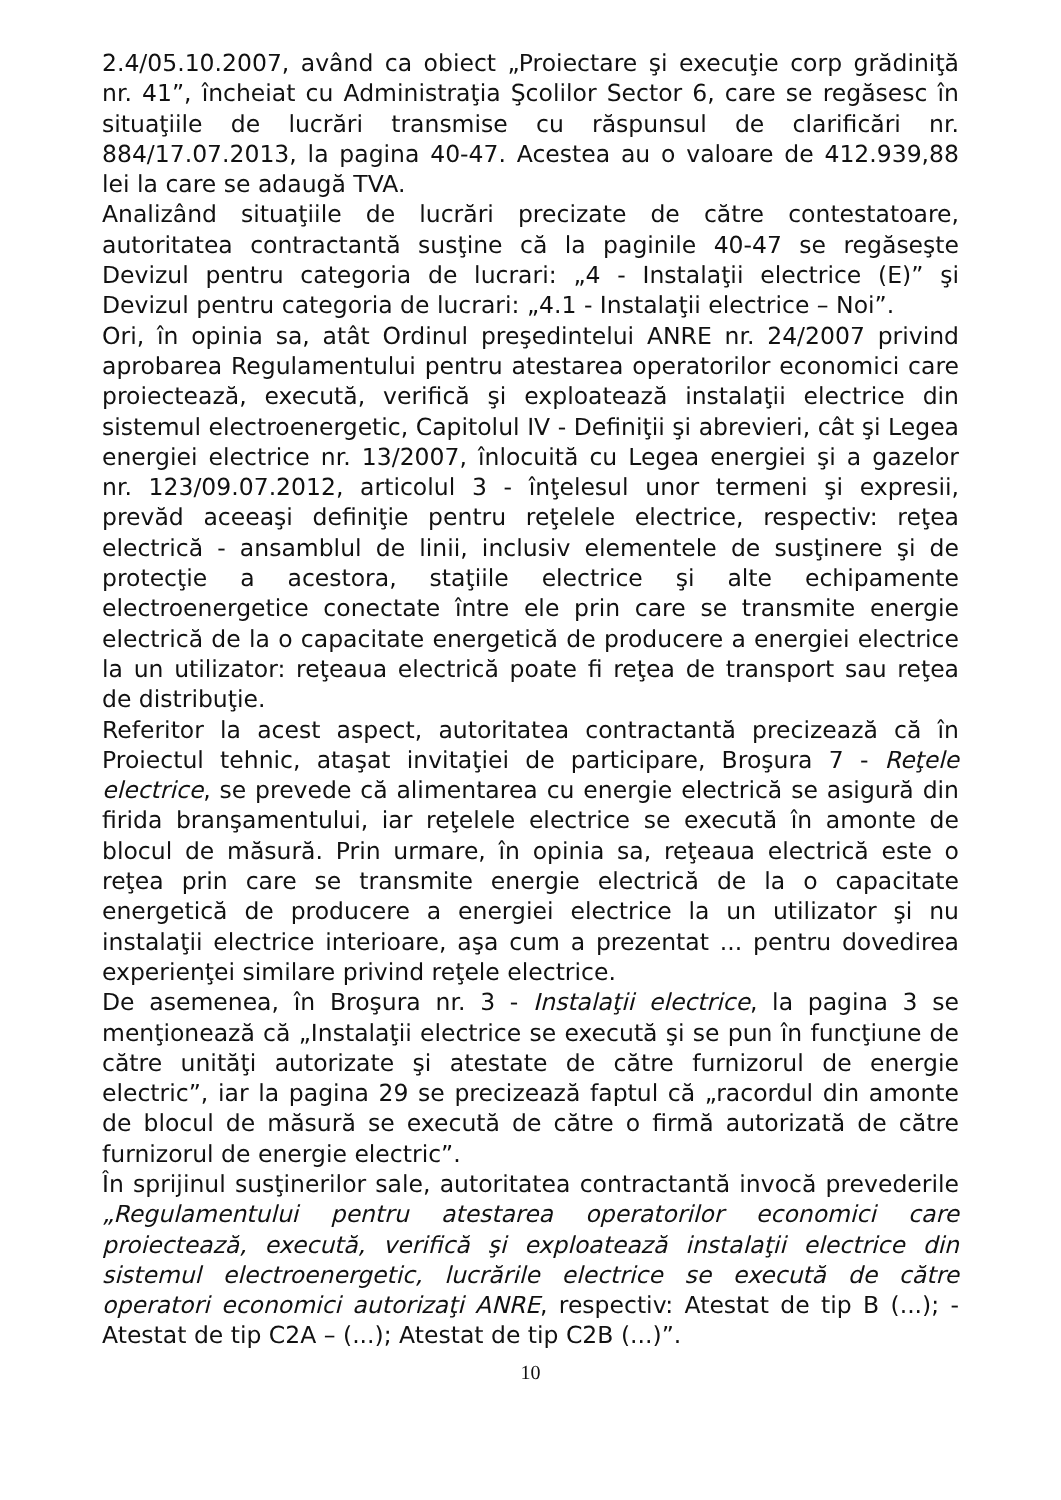2.4/05.10.2007, având ca obiect „Proiectare şi execuţie corp grădiniţă nr. 41”, încheiat cu Administraţia Şcolilor Sector 6, care se regăsesc în situaţiile de lucrări transmise cu răspunsul de clarificări nr. 884/17.07.2013, la pagina 40-47. Acestea au o valoare de 412.939,88 lei la care se adaugă TVA.
Analizând situaţiile de lucrări precizate de către contestatoare, autoritatea contractantă susţine că la paginile 40-47 se regăseşte Devizul pentru categoria de lucrari: „4 - Instalaţii electrice (E)” şi Devizul pentru categoria de lucrari: „4.1 - Instalaţii electrice – Noi”.
Ori, în opinia sa, atât Ordinul preşedintelui ANRE nr. 24/2007 privind aprobarea Regulamentului pentru atestarea operatorilor economici care proiectează, execută, verifică şi exploatează instalaţii electrice din sistemul electroenergetic, Capitolul IV - Definiţii şi abrevieri, cât şi Legea energiei electrice nr. 13/2007, înlocuită cu Legea energiei şi a gazelor nr. 123/09.07.2012, articolul 3 - înţelesul unor termeni şi expresii, prevăd aceeaşi definiţie pentru reţelele electrice, respectiv: reţea electrică - ansamblul de linii, inclusiv elementele de susţinere şi de protecţie a acestora, staţiile electrice şi alte echipamente electroenergetice conectate între ele prin care se transmite energie electrică de la o capacitate energetică de producere a energiei electrice la un utilizator: reţeaua electrică poate fi reţea de transport sau reţea de distribuţie.
Referitor la acest aspect, autoritatea contractantă precizează că în Proiectul tehnic, ataşat invitaţiei de participare, Broşura 7 - Reţele electrice, se prevede că alimentarea cu energie electrică se asigură din firida branşamentului, iar reţelele electrice se execută în amonte de blocul de măsură. Prin urmare, în opinia sa, reţeaua electrică este o reţea prin care se transmite energie electrică de la o capacitate energetică de producere a energiei electrice la un utilizator şi nu instalaţii electrice interioare, aşa cum a prezentat ... pentru dovedirea experienţei similare privind reţele electrice.
De asemenea, în Broşura nr. 3 - Instalaţii electrice, la pagina 3 se menţionează că „Instalaţii electrice se execută şi se pun în funcţiune de către unităţi autorizate şi atestate de către furnizorul de energie electric”, iar la pagina 29 se precizează faptul că „racordul din amonte de blocul de măsură se execută de către o firmă autorizată de către furnizorul de energie electric”.
În sprijinul susţinerilor sale, autoritatea contractantă invocă prevederile „Regulamentului pentru atestarea operatorilor economici care proiectează, execută, verifică şi exploatează instalaţii electrice din sistemul electroenergetic, lucrările electrice se execută de către operatori economici autorizaţi ANRE, respectiv: Atestat de tip B (...); - Atestat de tip C2A – (...); Atestat de tip C2B (...)”.
10